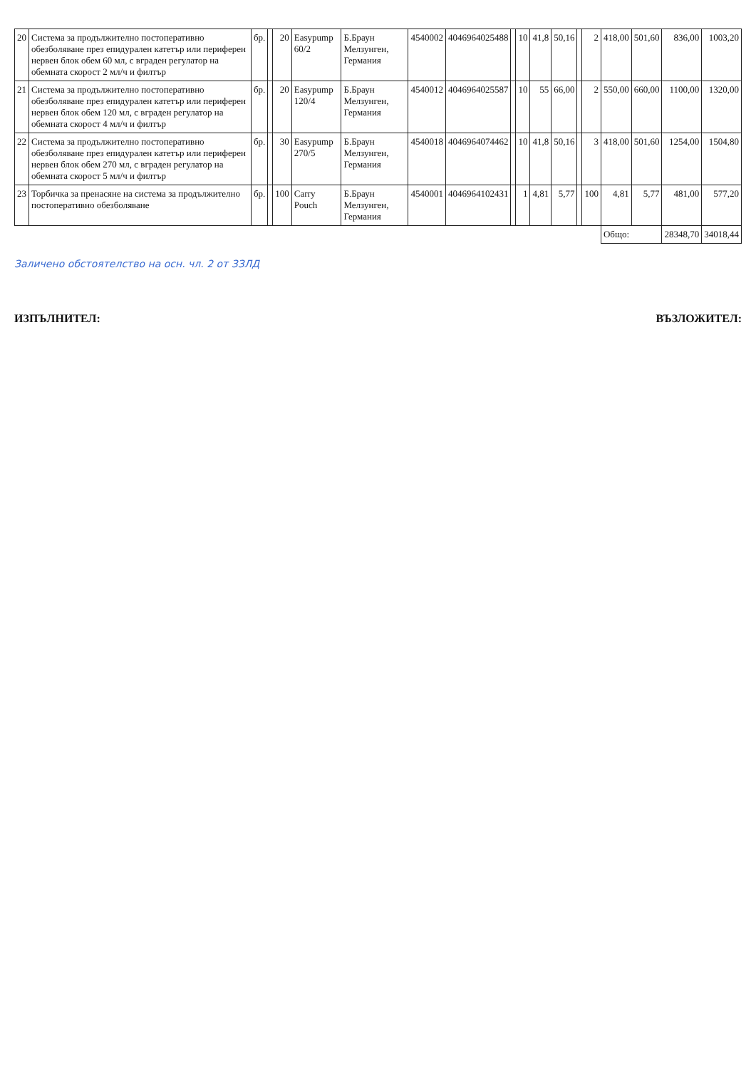| 20 | Система за продължително постоперативно обезболяване през епидурален катетър или периферен нервен блок обем 60 мл, с вграден регулатор на обемната скорост 2 мл/ч и филтър | бр. | | 20 | Easypump 60/2 | Б.Браун Мелзунген, Германия | 4540002 | 4046964025488 | | 10 | 41,8 | 50,16 | | 2 | 418,00 | 501,60 | 836,00 | 1003,20 |
| 21 | Система за продължително постоперативно обезболяване през епидурален катетър или периферен нервен блок обем 120 мл, с вграден регулатор на обемната скорост 4 мл/ч и филтър | бр. | | 20 | Easypump 120/4 | Б.Браун Мелзунген, Германия | 4540012 | 4046964025587 | | 10 | 55 | 66,00 | | 2 | 550,00 | 660,00 | 1100,00 | 1320,00 |
| 22 | Система за продължително постоперативно обезболяване през епидурален катетър или периферен нервен блок обем 270 мл, с вграден регулатор на обемната скорост 5 мл/ч и филтър | бр. | | 30 | Easypump 270/5 | Б.Браун Мелзунген, Германия | 4540018 | 4046964074462 | | 10 | 41,8 | 50,16 | | 3 | 418,00 | 501,60 | 1254,00 | 1504,80 |
| 23 | Торбичка за пренасяне на система за продължително постоперативно обезболяване | бр. | | 100 | Carry Pouch | Б.Браун Мелзунген, Германия | 4540001 | 4046964102431 | | 1 | 4,81 | 5,77 | | 100 | 4,81 | 5,77 | 481,00 | 577,20 |
| | | | | | | | | | | | | | | | Общо: | | 28348,70 | 34018,44 |
Заличено обстоятелство на осн. чл. 2 от ЗЗЛД
ИЗПЪЛНИТЕЛ: ВЪЗЛОЖИТЕЛ: